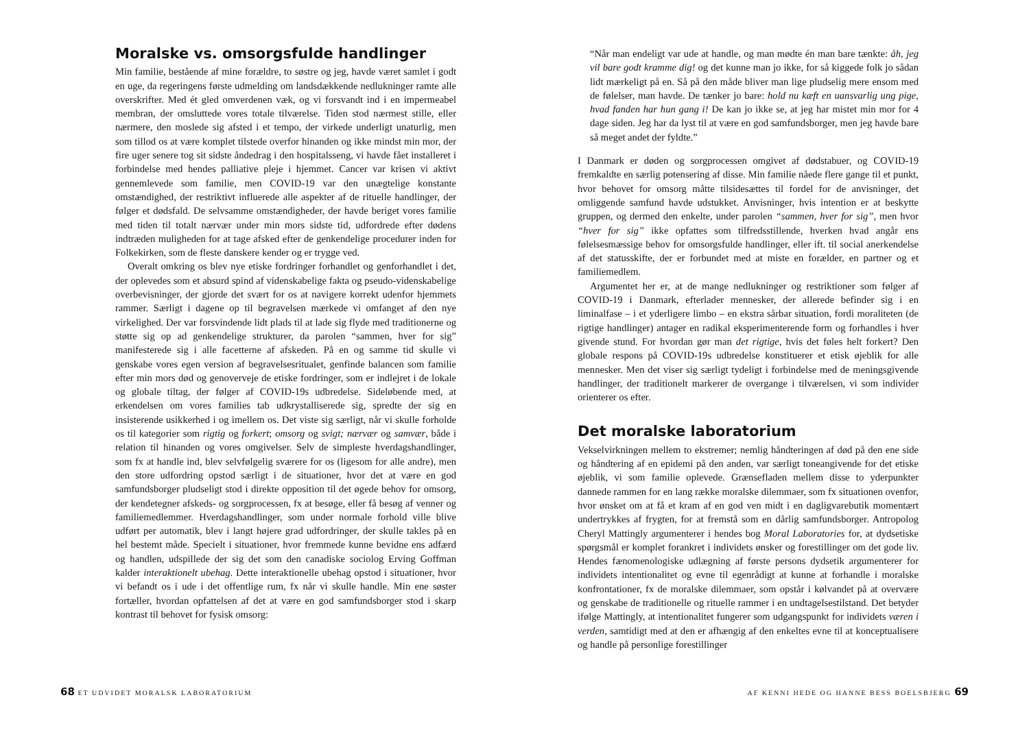Moralske vs. omsorgsfulde handlinger
Min familie, bestående af mine forældre, to søstre og jeg, havde været samlet i godt en uge, da regeringens første udmelding om landsdækkende nedlukninger ramte alle overskrifter. Med ét gled omverdenen væk, og vi forsvandt ind i en impermeabel membran, der omsluttede vores totale tilværelse. Tiden stod nærmest stille, eller nærmere, den moslede sig afsted i et tempo, der virkede underligt unaturlig, men som tillod os at være komplet tilstede overfor hinanden og ikke mindst min mor, der fire uger senere tog sit sidste åndedrag i den hospitalsseng, vi havde fået installeret i forbindelse med hendes palliative pleje i hjemmet. Cancer var krisen vi aktivt gennemlevede som familie, men COVID-19 var den unægtelige konstante omstændighed, der restriktivt influerede alle aspekter af de rituelle handlinger, der følger et dødsfald. De selvsamme omstændigheder, der havde beriget vores familie med tiden til totalt nærvær under min mors sidste tid, udfordrede efter dødens indtræden muligheden for at tage afsked efter de genkendelige procedurer inden for Folkekirken, som de fleste danskere kender og er trygge ved.
Overalt omkring os blev nye etiske fordringer forhandlet og genforhandlet i det, der oplevedes som et absurd spind af videnskabelige fakta og pseudo-videnskabelige overbevisninger, der gjorde det svært for os at navigere korrekt udenfor hjemmets rammer. Særligt i dagene op til begravelsen mærkede vi omfanget af den nye virkelighed. Der var forsvindende lidt plads til at lade sig flyde med traditionerne og støtte sig op ad genkendelige strukturer, da parolen “sammen, hver for sig” manifesterede sig i alle facetterne af afskeden. På en og samme tid skulle vi genskabe vores egen version af begravelsesritualet, genfinde balancen som familie efter min mors død og genoverveje de etiske fordringer, som er indlejret i de lokale og globale tiltag, der følger af COVID-19s udbredelse. Sideløbende med, at erkendelsen om vores families tab udkrystalliserede sig, spredte der sig en insisterende usikkerhed i og imellem os. Det viste sig særligt, når vi skulle forholde os til kategorier som rigtig og forkert; omsorg og svigt; nærvær og samvær, både i relation til hinanden og vores omgivelser. Selv de simpleste hverdagshandlinger, som fx at handle ind, blev selvfølgelig sværere for os (ligesom for alle andre), men den store udfordring opstod særligt i de situationer, hvor det at være en god samfundsborger pludseligt stod i direkte opposition til det øgede behov for omsorg, der kendetegner afskeds- og sorgprocessen, fx at besøge, eller få besøg af venner og familiemedlemmer. Hverdagshandlinger, som under normale forhold ville blive udført per automatik, blev i langt højere grad udfordringer, der skulle takles på en hel bestemt måde. Specielt i situationer, hvor fremmede kunne bevidne ens adfærd og handlen, udspillede der sig det som den canadiske sociolog Erving Goffman kalder interaktionelt ubehag. Dette interaktionelle ubehag opstod i situationer, hvor vi befandt os i ude i det offentlige rum, fx når vi skulle handle. Min ene søster fortæller, hvordan opfattelsen af det at være en god samfundsborger stod i skarp kontrast til behovet for fysisk omsorg:
68 ET UDVIDET MORALSK LABORATORIUM
“Når man endeligt var ude at handle, og man mødte én man bare tænkte: åh, jeg vil bare godt kramme dig! og det kunne man jo ikke, for så kiggede folk jo sådan lidt mærkeligt på en. Så på den måde bliver man lige pludselig mere ensom med de følelser, man havde. De tænker jo bare: hold nu kæft en uansvarlig ung pige, hvad fanden har hun gang i! De kan jo ikke se, at jeg har mistet min mor for 4 dage siden. Jeg har da lyst til at være en god samfundsborger, men jeg havde bare så meget andet der fyldte.”
I Danmark er døden og sorgprocessen omgivet af dødstabuer, og COVID-19 fremkaldte en særlig potensering af disse. Min familie nåede flere gange til et punkt, hvor behovet for omsorg måtte tilsidesættes til fordel for de anvisninger, det omliggende samfund havde udstukket. Anvisninger, hvis intention er at beskytte gruppen, og dermed den enkelte, under parolen “sammen, hver for sig”, men hvor “hver for sig” ikke opfattes som tilfredsstillende, hverken hvad angår ens følelsesmæssige behov for omsorgsfulde handlinger, eller ift. til social anerkendelse af det statusskifte, der er forbundet med at miste en forælder, en partner og et familiemedlem.
Argumentet her er, at de mange nedlukninger og restriktioner som følger af COVID-19 i Danmark, efterlader mennesker, der allerede befinder sig i en liminalfase – i et yderligere limbo – en ekstra sårbar situation, fordi moraliteten (de rigtige handlinger) antager en radikal eksperimenterende form og forhandles i hver givende stund. For hvordan gør man det rigtige, hvis det føles helt forkert? Den globale respons på COVID-19s udbredelse konstituerer et etisk øjeblik for alle mennesker. Men det viser sig særligt tydeligt i forbindelse med de meningsgivende handlinger, der traditionelt markerer de overgange i tilværelsen, vi som individer orienterer os efter.
Det moralske laboratorium
Vekselvirkningen mellem to ekstremer; nemlig håndteringen af død på den ene side og håndtering af en epidemi på den anden, var særligt toneangivende for det etiske øjeblik, vi som familie oplevede. Grænsefladen mellem disse to yderpunkter dannede rammen for en lang række moralske dilemmaer, som fx situationen ovenfor, hvor ønsket om at få et kram af en god ven midt i en dagligvarebutik momentært undertrykkes af frygten, for at fremstå som en dårlig samfundsborger. Antropolog Cheryl Mattingly argumenterer i hendes bog Moral Laboratories for, at dydsetiske spørgsmål er komplet forankret i individets ønsker og forestillinger om det gode liv. Hendes fænomenologiske udlægning af første persons dydsetik argumenterer for individets intentionalitet og evne til egenrådigt at kunne at forhandle i moralske konfrontationer, fx de moralske dilemmaer, som opstår i kølvandet på at overvære og genskabe de traditionelle og rituelle rammer i en undtagelsestilstand. Det betyder ifølge Mattingly, at intentionalitet fungerer som udgangspunkt for individets væren i verden, samtidigt med at den er afhængig af den enkeltes evne til at konceptualisere og handle på personlige forestillinger
AF KENNI HEDE OG HANNE BESS BOELSBJERG 69